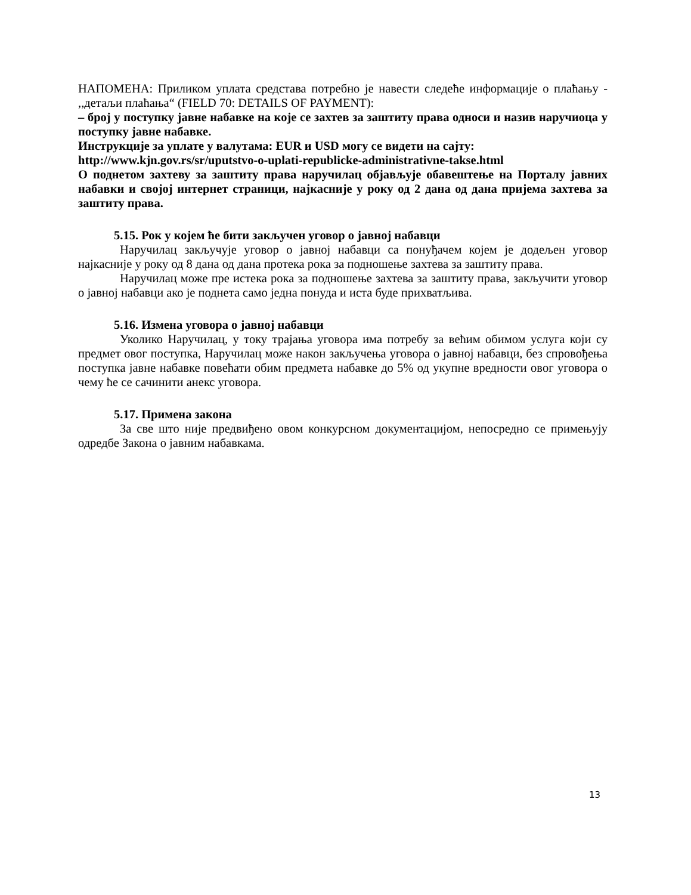НАПОМЕНА: Приликом уплата средстава потребно је навести следеће информације о плаћању - ,,детаљи плаћања“ (FIELD 70: DETAILS OF PAYMENT):
– број у поступку јавне набавке на које се захтев за заштиту права односи и назив наручиоца у поступку јавне набавке.
Инструкције за уплате у валутама: EUR и USD могу се видети на сајту:
http://www.kjn.gov.rs/sr/uputstvo-o-uplati-republicke-administrativne-takse.html
О поднетом захтеву за заштиту права наручилац објављује обавештење на Порталу јавних набавки и својој интернет страници, најкасније у року од 2 дана од дана пријема захтева за заштиту права.
5.15. Рок у којем ће бити закључен уговор о јавној набавци
Наручилац закључује уговор о јавној набавци са понуђачем којем је додељен уговор најкасније у року од 8 дана од дана протека рока за подношење захтева за заштиту права.
Наручилац може пре истека рока за подношење захтева за заштиту права, закључити уговор о јавној набавци ако је поднета само једна понуда и иста буде прихватљива.
5.16. Измена уговора о јавној набавци
Уколико Наручилац, у току трајања уговора има потребу за већим обимом услуга који су предмет овог поступка, Наручилац може након закључења уговора о јавној набавци, без спровођења поступка јавне набавке повећати обим предмета набавке до 5% од укупне вредности овог уговора о чему ће се сачинити анекс уговора.
5.17. Примена закона
За све што није предвиђено овом конкурсном документацијом, непосредно се примењују одредбе Закона о јавним набавкама.
13